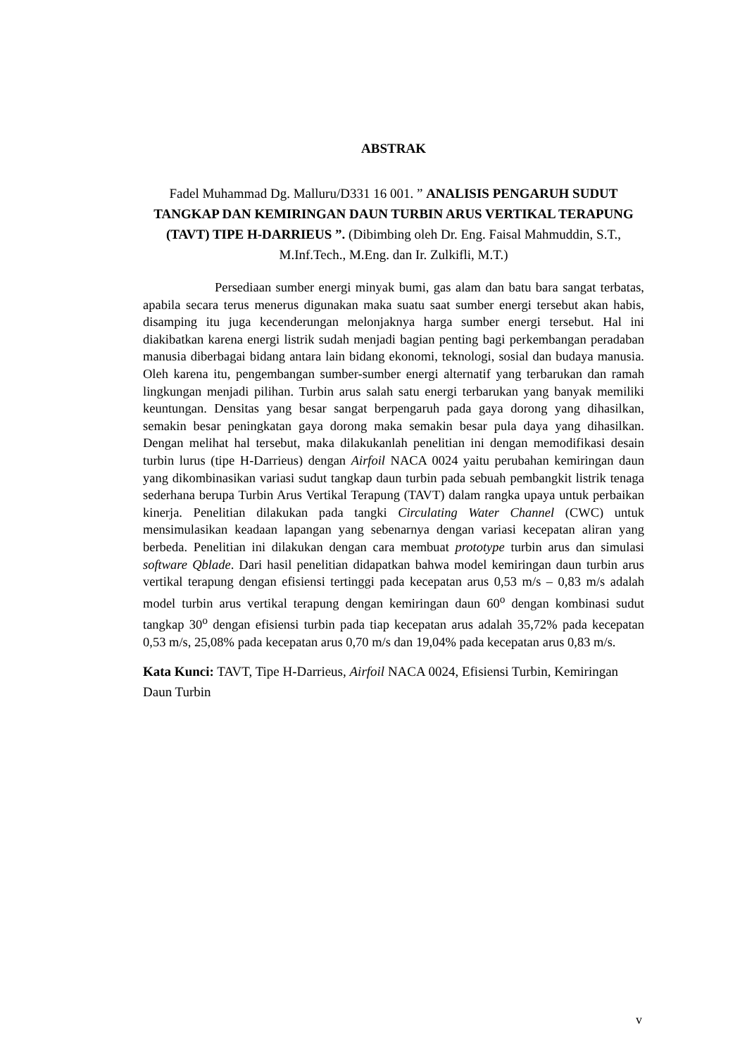ABSTRAK
Fadel Muhammad Dg. Malluru/D331 16 001. ” ANALISIS PENGARUH SUDUT TANGKAP DAN KEMIRINGAN DAUN TURBIN ARUS VERTIKAL TERAPUNG (TAVT) TIPE H-DARRIEUS ”. (Dibimbing oleh Dr. Eng. Faisal Mahmuddin, S.T., M.Inf.Tech., M.Eng. dan Ir. Zulkifli, M.T.)
Persediaan sumber energi minyak bumi, gas alam dan batu bara sangat terbatas, apabila secara terus menerus digunakan maka suatu saat sumber energi tersebut akan habis, disamping itu juga kecenderungan melonjaknya harga sumber energi tersebut. Hal ini diakibatkan karena energi listrik sudah menjadi bagian penting bagi perkembangan peradaban manusia diberbagai bidang antara lain bidang ekonomi, teknologi, sosial dan budaya manusia. Oleh karena itu, pengembangan sumber-sumber energi alternatif yang terbarukan dan ramah lingkungan menjadi pilihan. Turbin arus salah satu energi terbarukan yang banyak memiliki keuntungan. Densitas yang besar sangat berpengaruh pada gaya dorong yang dihasilkan, semakin besar peningkatan gaya dorong maka semakin besar pula daya yang dihasilkan. Dengan melihat hal tersebut, maka dilakukanlah penelitian ini dengan memodifikasi desain turbin lurus (tipe H-Darrieus) dengan Airfoil NACA 0024 yaitu perubahan kemiringan daun yang dikombinasikan variasi sudut tangkap daun turbin pada sebuah pembangkit listrik tenaga sederhana berupa Turbin Arus Vertikal Terapung (TAVT) dalam rangka upaya untuk perbaikan kinerja. Penelitian dilakukan pada tangki Circulating Water Channel (CWC) untuk mensimulasikan keadaan lapangan yang sebenarnya dengan variasi kecepatan aliran yang berbeda. Penelitian ini dilakukan dengan cara membuat prototype turbin arus dan simulasi software Qblade. Dari hasil penelitian didapatkan bahwa model kemiringan daun turbin arus vertikal terapung dengan efisiensi tertinggi pada kecepatan arus 0,53 m/s – 0,83 m/s adalah model turbin arus vertikal terapung dengan kemiringan daun 60<sup>o</sup> dengan kombinasi sudut tangkap 30<sup>o</sup> dengan efisiensi turbin pada tiap kecepatan arus adalah 35,72% pada kecepatan 0,53 m/s, 25,08% pada kecepatan arus 0,70 m/s dan 19,04% pada kecepatan arus 0,83 m/s.
Kata Kunci: TAVT, Tipe H-Darrieus, Airfoil NACA 0024, Efisiensi Turbin, Kemiringan Daun Turbin
v